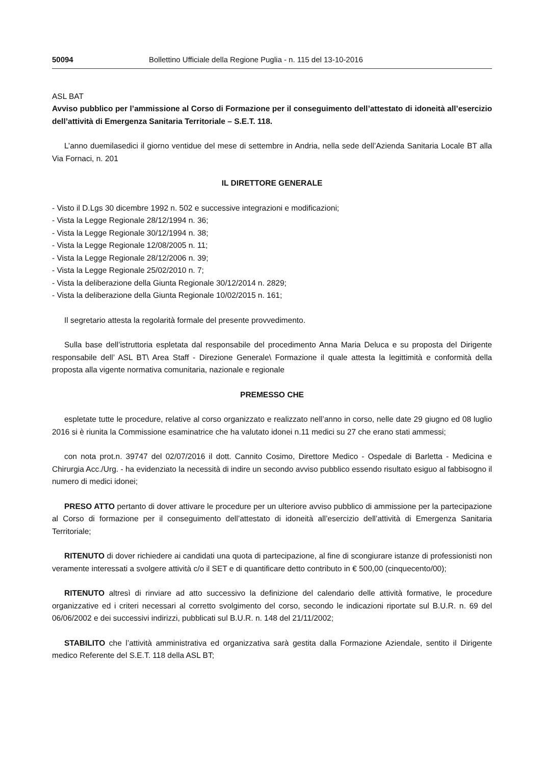50094 Bollettino Ufficiale della Regione Puglia - n. 115 del 13-10-2016
ASL BAT
Avviso pubblico per l’ammissione al Corso di Formazione per il conseguimento dell’attestato di idoneità all’esercizio dell’attività di Emergenza Sanitaria Territoriale – S.E.T. 118.
L’anno duemilasedici il giorno ventidue del mese di settembre in Andria, nella sede dell’Azienda Sanitaria Locale BT alla Via Fornaci, n. 201
IL DIRETTORE GENERALE
- Visto il D.Lgs 30 dicembre 1992 n. 502 e successive integrazioni e modificazioni;
- Vista la Legge Regionale 28/12/1994 n. 36;
- Vista la Legge Regionale 30/12/1994 n. 38;
- Vista la Legge Regionale 12/08/2005 n. 11;
- Vista la Legge Regionale 28/12/2006 n. 39;
- Vista la Legge Regionale 25/02/2010 n. 7;
- Vista la deliberazione della Giunta Regionale 30/12/2014 n. 2829;
- Vista la deliberazione della Giunta Regionale 10/02/2015 n. 161;
Il segretario attesta la regolarità formale del presente provvedimento.
Sulla base dell’istruttoria espletata dal responsabile del procedimento Anna Maria Deluca e su proposta del Dirigente responsabile dell’ ASL BT\ Area Staff - Direzione Generale\ Formazione il quale attesta la legittimità e conformità della proposta alla vigente normativa comunitaria, nazionale e regionale
PREMESSO CHE
espletate tutte le procedure, relative al corso organizzato e realizzato nell’anno in corso, nelle date 29 giugno ed 08 luglio 2016 si è riunita la Commissione esaminatrice che ha valutato idonei n.11 medici su 27 che erano stati ammessi;
con nota prot.n. 39747 del 02/07/2016 il dott. Cannito Cosimo, Direttore Medico - Ospedale di Barletta - Medicina e Chirurgia Acc./Urg. - ha evidenziato la necessità di indire un secondo avviso pubblico essendo risultato esiguo al fabbisogno il numero di medici idonei;
PRESO ATTO pertanto di dover attivare le procedure per un ulteriore avviso pubblico di ammissione per la partecipazione al Corso di formazione per il conseguimento dell’attestato di idoneità all’esercizio dell’attività di Emergenza Sanitaria Territoriale;
RITENUTO di dover richiedere ai candidati una quota di partecipazione, al fine di scongiurare istanze di professionisti non veramente interessati a svolgere attività c/o il SET e di quantificare detto contributo in € 500,00 (cinquecento/00);
RITENUTO altresì di rinviare ad atto successivo la definizione del calendario delle attività formative, le procedure organizzative ed i criteri necessari al corretto svolgimento del corso, secondo le indicazioni riportate sul B.U.R. n. 69 del 06/06/2002 e dei successivi indirizzi, pubblicati sul B.U.R. n. 148 del 21/11/2002;
STABILITO che l’attività amministrativa ed organizzativa sarà gestita dalla Formazione Aziendale, sentito il Dirigente medico Referente del S.E.T. 118 della ASL BT;